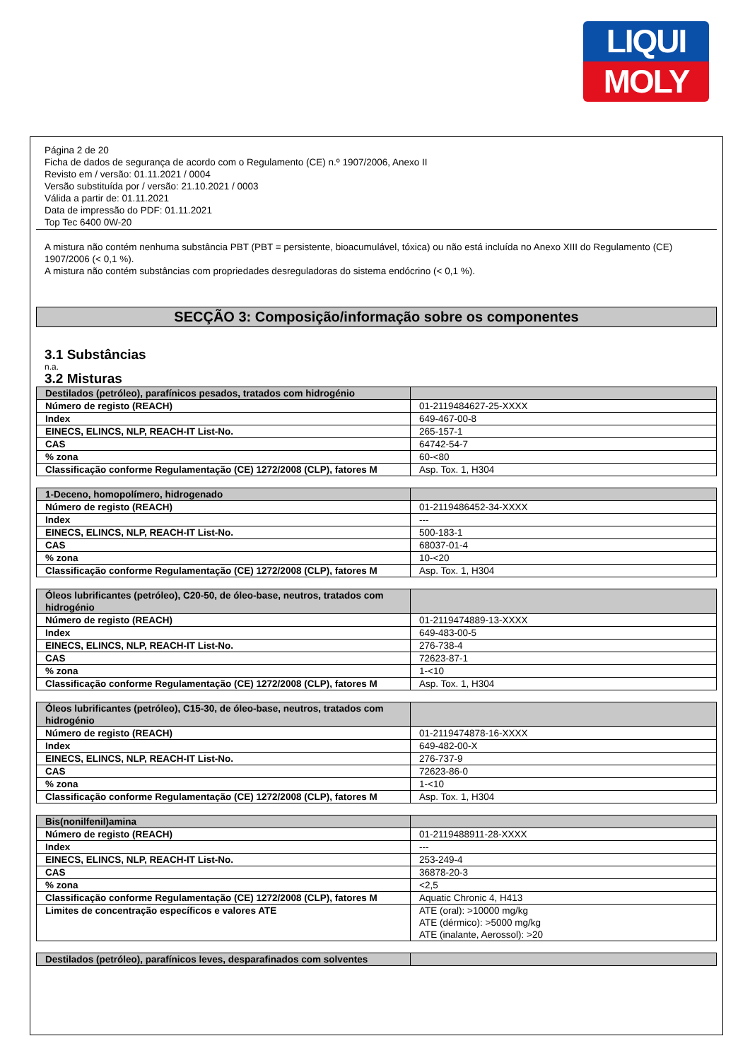LIQUI
MOLY
Página 2 de 20
Ficha de dados de segurança de acordo com o Regulamento (CE) n.º 1907/2006, Anexo II
Revisto em / versão: 01.11.2021 / 0004
Versão substituída por / versão: 21.10.2021 / 0003
Válida a partir de: 01.11.2021
Data de impressão do PDF: 01.11.2021
Top Tec 6400 0W-20
A mistura não contém nenhuma substância PBT (PBT = persistente, bioacumulável, tóxica) ou não está incluída no Anexo XIII do Regulamento (CE) 1907/2006 (< 0,1 %).
A mistura não contém substâncias com propriedades desreguladoras do sistema endócrino (< 0,1 %).
SECÇÃO 3: Composição/informação sobre os componentes
3.1 Substâncias
n.a.
3.2 Misturas
| Destilados (petróleo), parafínicos pesados, tratados com hidrogénio | |
| Número de registo (REACH) | 01-2119484627-25-XXXX |
| Index | 649-467-00-8 |
| EINECS, ELINCS, NLP, REACH-IT List-No. | 265-157-1 |
| CAS | 64742-54-7 |
| % zona | 60-<80 |
| Classificação conforme Regulamentação (CE) 1272/2008 (CLP), fatores M | Asp. Tox. 1, H304 |
| 1-Deceno, homopolímero, hidrogenado | |
| Número de registo (REACH) | 01-2119486452-34-XXXX |
| Index | --- |
| EINECS, ELINCS, NLP, REACH-IT List-No. | 500-183-1 |
| CAS | 68037-01-4 |
| % zona | 10-<20 |
| Classificação conforme Regulamentação (CE) 1272/2008 (CLP), fatores M | Asp. Tox. 1, H304 |
| Óleos lubrificantes (petróleo), C20-50, de óleo-base, neutros, tratados com hidrogénio | |
| Número de registo (REACH) | 01-2119474889-13-XXXX |
| Index | 649-483-00-5 |
| EINECS, ELINCS, NLP, REACH-IT List-No. | 276-738-4 |
| CAS | 72623-87-1 |
| % zona | 1-<10 |
| Classificação conforme Regulamentação (CE) 1272/2008 (CLP), fatores M | Asp. Tox. 1, H304 |
| Óleos lubrificantes (petróleo), C15-30, de óleo-base, neutros, tratados com hidrogénio | |
| Número de registo (REACH) | 01-2119474878-16-XXXX |
| Index | 649-482-00-X |
| EINECS, ELINCS, NLP, REACH-IT List-No. | 276-737-9 |
| CAS | 72623-86-0 |
| % zona | 1-<10 |
| Classificação conforme Regulamentação (CE) 1272/2008 (CLP), fatores M | Asp. Tox. 1, H304 |
| Bis(nonilfenil)amina | |
| Número de registo (REACH) | 01-2119488911-28-XXXX |
| Index | --- |
| EINECS, ELINCS, NLP, REACH-IT List-No. | 253-249-4 |
| CAS | 36878-20-3 |
| % zona | <2,5 |
| Classificação conforme Regulamentação (CE) 1272/2008 (CLP), fatores M | Aquatic Chronic 4, H413 |
| Limites de concentração específicos e valores ATE | ATE (oral): >10000 mg/kg ATE (dérmico): >5000 mg/kg ATE (inalante, Aerossol): >20 |
| Destilados (petróleo), parafínicos leves, desparafinados com solventes | |